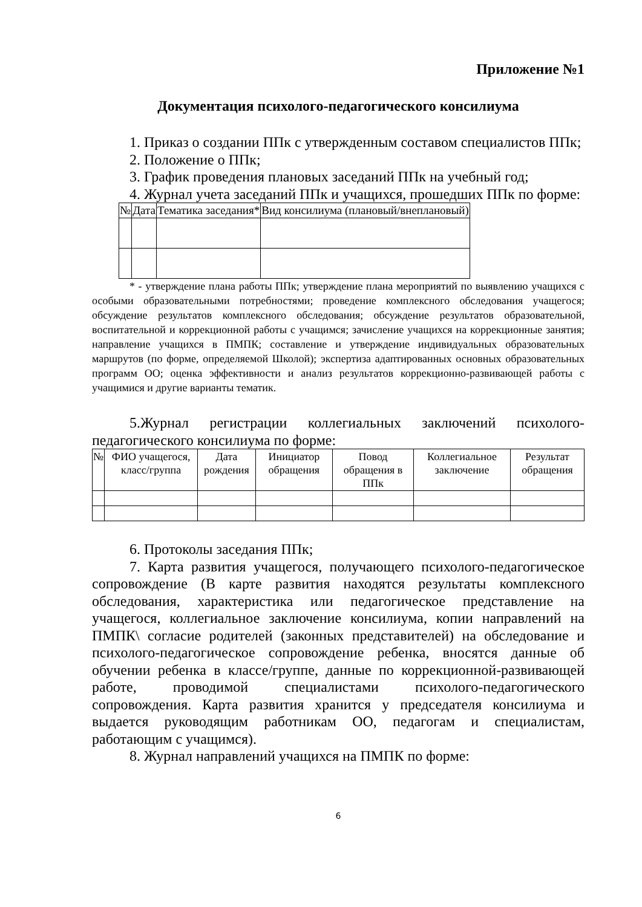Приложение №1
Документация психолого-педагогического консилиума
1. Приказ о создании ППк с утвержденным составом специалистов ППк;
2. Положение о ППк;
3. График проведения плановых заседаний ППк на учебный год;
4. Журнал учета заседаний ППк и учащихся, прошедших ППк по форме:
| № | Дата | Тематика заседания* | Вид консилиума (плановый/внеплановый) |
| --- | --- | --- | --- |
* - утверждение плана работы ППк; утверждение плана мероприятий по выявлению учащихся с особыми образовательными потребностями; проведение комплексного обследования учащегося; обсуждение результатов комплексного обследования; обсуждение результатов образовательной, воспитательной и коррекционной работы с учащимся; зачисление учащихся на коррекционные занятия; направление учащихся в ПМПК; составление и утверждение индивидуальных образовательных маршрутов (по форме, определяемой Школой); экспертиза адаптированных основных образовательных программ ОО; оценка эффективности и анализ результатов коррекционно-развивающей работы с учащимися и другие варианты тематик.
5.Журнал регистрации коллегиальных заключений психолого-педагогического консилиума по форме:
| № | ФИО учащегося, класс/группа | Дата рождения | Инициатор обращения | Повод обращения в ППк | Коллегиальное заключение | Результат обращения |
| --- | --- | --- | --- | --- | --- | --- |
6. Протоколы заседания ППк;
7. Карта развития учащегося, получающего психолого-педагогическое сопровождение (В карте развития находятся результаты комплексного обследования, характеристика или педагогическое представление на учащегося, коллегиальное заключение консилиума, копии направлений на ПМПК\ согласие родителей (законных представителей) на обследование и психолого-педагогическое сопровождение ребенка, вносятся данные об обучении ребенка в классе/группе, данные по коррекционной-развивающей работе, проводимой специалистами психолого-педагогического сопровождения. Карта развития хранится у председателя консилиума и выдается руководящим работникам ОО, педагогам и специалистам, работающим с учащимся).
8. Журнал направлений учащихся на ПМПК по форме:
6